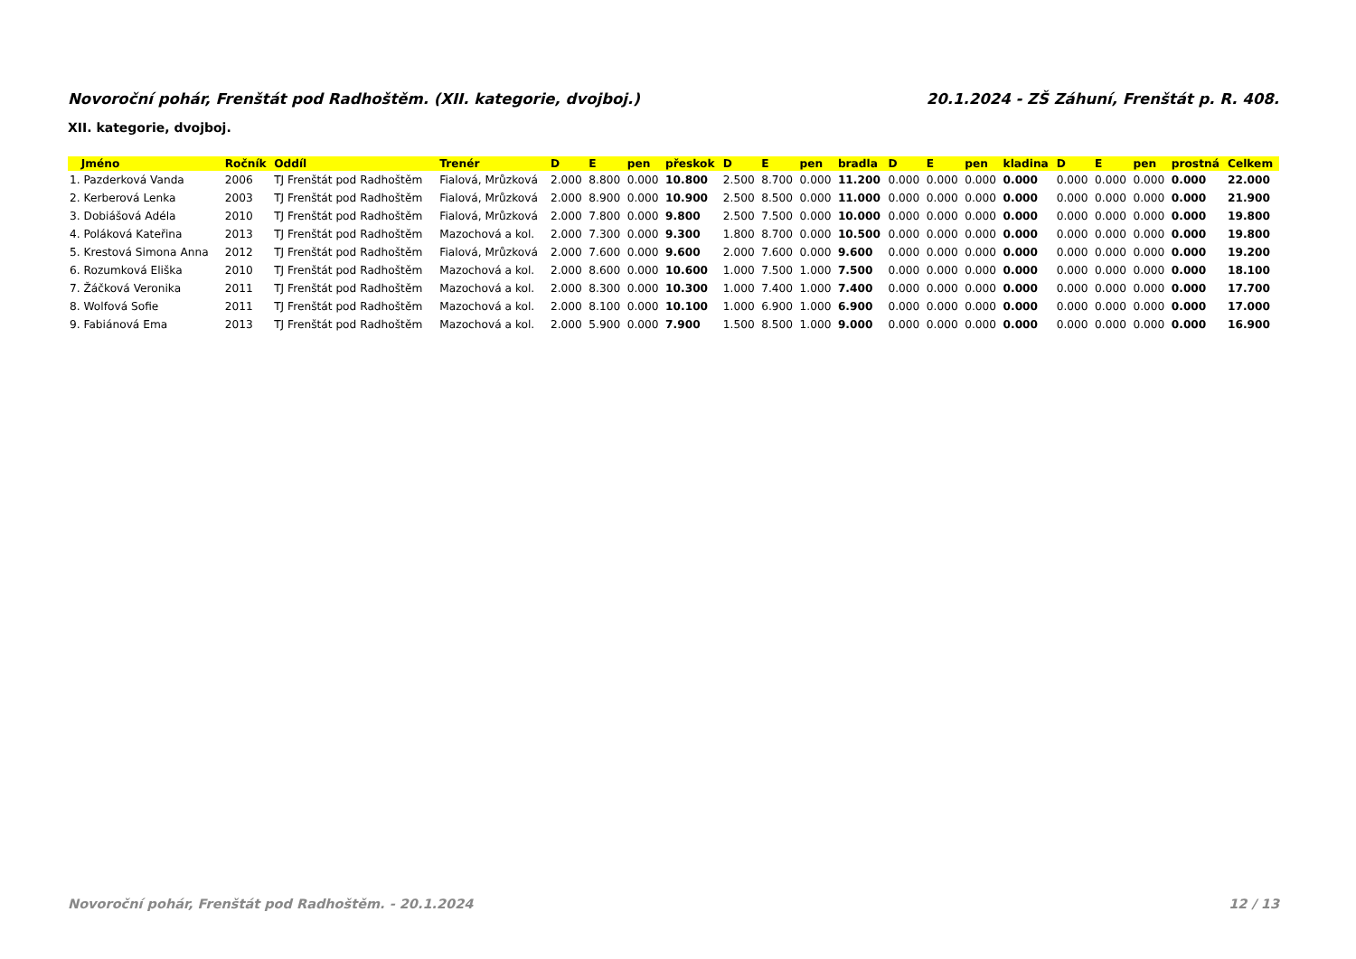Novoroční pohár, Frenštát pod Radhoštěm. (XII. kategorie, dvojboj.) 20.1.2024 - ZŠ Záhuní, Frenštát p. R. 408.
XII. kategorie, dvojboj.
| Jméno | Ročník | Oddíl | Trenér | D | E | pen | přeskok | D | E | pen | bradla | D | E | pen | kladina | D | E | pen | prostná | Celkem |
| --- | --- | --- | --- | --- | --- | --- | --- | --- | --- | --- | --- | --- | --- | --- | --- | --- | --- | --- | --- | --- |
| 1. Pazderková Vanda | 2006 | TJ Frenštát pod Radhoštěm | Fialová, Mrůzková | 2.000 | 8.800 | 0.000 | 10.800 | 2.500 | 8.700 | 0.000 | 11.200 | 0.000 | 0.000 | 0.000 | 0.000 | 0.000 | 0.000 | 0.000 | 0.000 | 22.000 |
| 2. Kerberová Lenka | 2003 | TJ Frenštát pod Radhoštěm | Fialová, Mrůzková | 2.000 | 8.900 | 0.000 | 10.900 | 2.500 | 8.500 | 0.000 | 11.000 | 0.000 | 0.000 | 0.000 | 0.000 | 0.000 | 0.000 | 0.000 | 0.000 | 21.900 |
| 3. Dobiášová Adéla | 2010 | TJ Frenštát pod Radhoštěm | Fialová, Mrůzková | 2.000 | 7.800 | 0.000 | 9.800 | 2.500 | 7.500 | 0.000 | 10.000 | 0.000 | 0.000 | 0.000 | 0.000 | 0.000 | 0.000 | 0.000 | 0.000 | 19.800 |
| 4. Poláková Kateřina | 2013 | TJ Frenštát pod Radhoštěm | Mazochová a kol. | 2.000 | 7.300 | 0.000 | 9.300 | 1.800 | 8.700 | 0.000 | 10.500 | 0.000 | 0.000 | 0.000 | 0.000 | 0.000 | 0.000 | 0.000 | 0.000 | 19.800 |
| 5. Krestová Simona Anna | 2012 | TJ Frenštát pod Radhoštěm | Fialová, Mrůzková | 2.000 | 7.600 | 0.000 | 9.600 | 2.000 | 7.600 | 0.000 | 9.600 | 0.000 | 0.000 | 0.000 | 0.000 | 0.000 | 0.000 | 0.000 | 0.000 | 19.200 |
| 6. Rozumková Eliška | 2010 | TJ Frenštát pod Radhoštěm | Mazochová a kol. | 2.000 | 8.600 | 0.000 | 10.600 | 1.000 | 7.500 | 1.000 | 7.500 | 0.000 | 0.000 | 0.000 | 0.000 | 0.000 | 0.000 | 0.000 | 0.000 | 18.100 |
| 7. Žáčková Veronika | 2011 | TJ Frenštát pod Radhoštěm | Mazochová a kol. | 2.000 | 8.300 | 0.000 | 10.300 | 1.000 | 7.400 | 1.000 | 7.400 | 0.000 | 0.000 | 0.000 | 0.000 | 0.000 | 0.000 | 0.000 | 0.000 | 17.700 |
| 8. Wolfová Sofie | 2011 | TJ Frenštát pod Radhoštěm | Mazochová a kol. | 2.000 | 8.100 | 0.000 | 10.100 | 1.000 | 6.900 | 1.000 | 6.900 | 0.000 | 0.000 | 0.000 | 0.000 | 0.000 | 0.000 | 0.000 | 0.000 | 17.000 |
| 9. Fabiánová Ema | 2013 | TJ Frenštát pod Radhoštěm | Mazochová a kol. | 2.000 | 5.900 | 0.000 | 7.900 | 1.500 | 8.500 | 1.000 | 9.000 | 0.000 | 0.000 | 0.000 | 0.000 | 0.000 | 0.000 | 0.000 | 0.000 | 16.900 |
Novoroční pohár, Frenštát pod Radhoštěm. - 20.1.2024 12 / 13